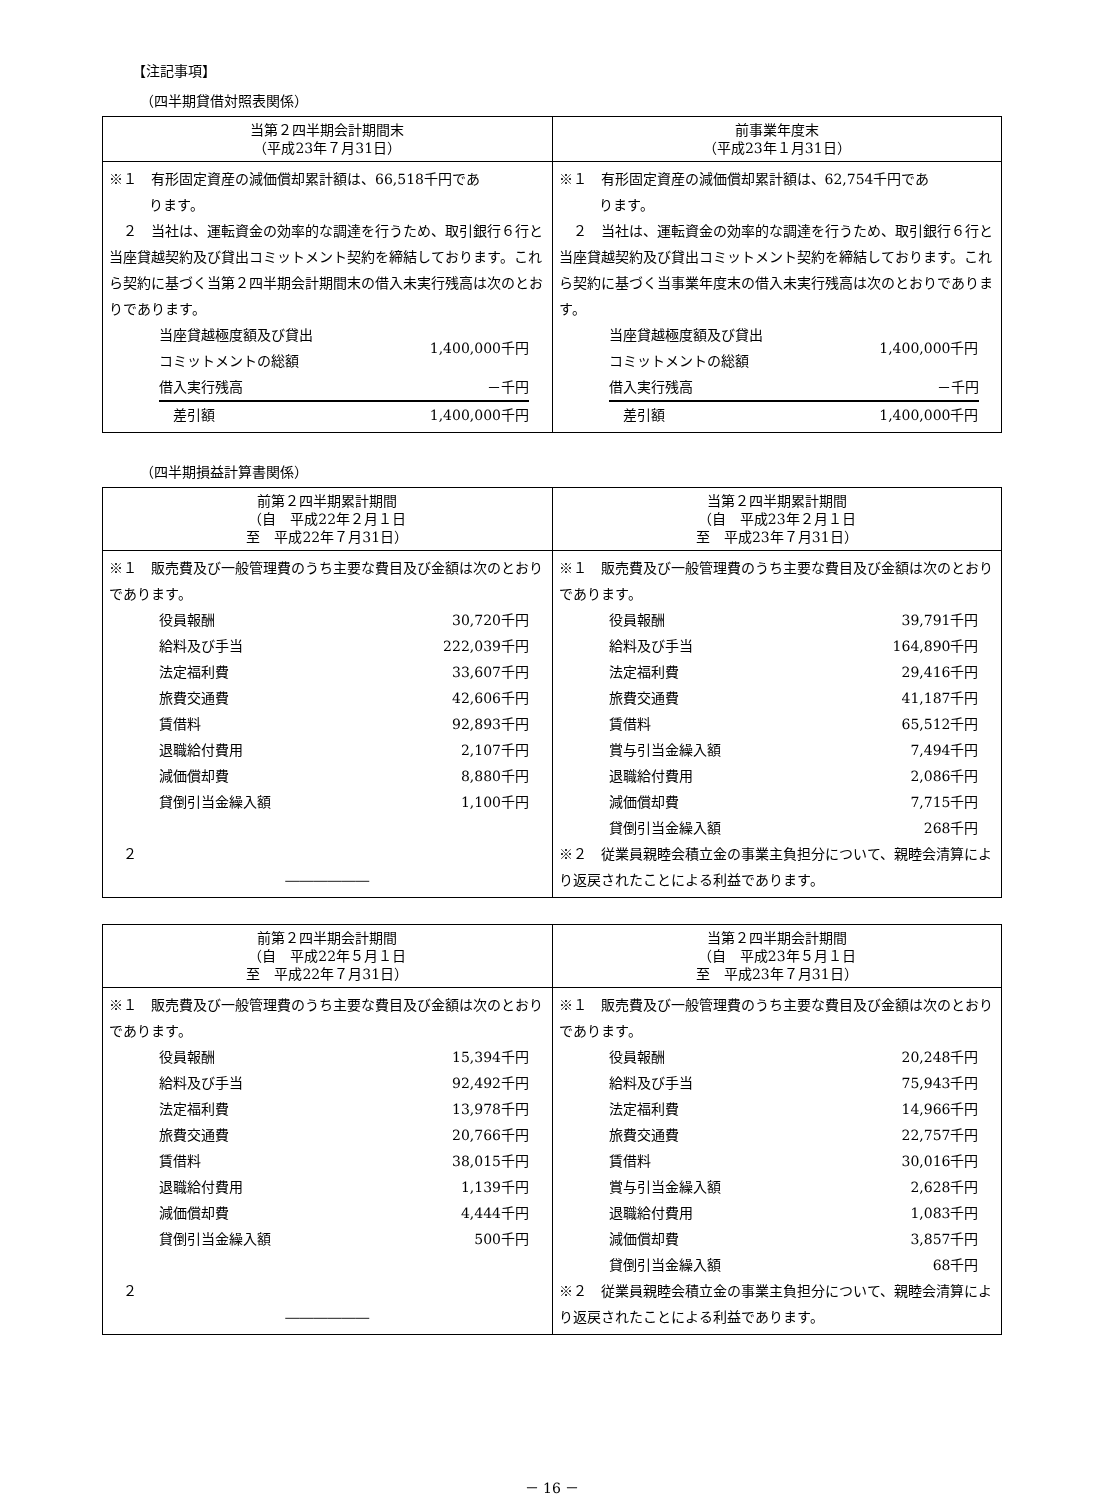【注記事項】
（四半期貸借対照表関係）
| 当第２四半期会計期間末 （平成23年７月31日） | 前事業年度末 （平成23年１月31日） |
| --- | --- |
| ※１ 有形固定資産の減価償却累計額は、66,518千円であ ります。 ２ 当社は、運転資金の効率的な調達を行うため、取引銀行６行と当座貸越契約及び貸出コミットメント契約を締結しております。これら契約に基づく当第２四半期会計期間末の借入未実行残高は次のとおりであります。 / 当座貸越極度額及び貸出 コミットメントの総額 / 1,400,000千円 / / 借入実行残高 / －千円 / / 差引額 / 1,400,000千円 / | ※１ 有形固定資産の減価償却累計額は、62,754千円であ ります。 ２ 当社は、運転資金の効率的な調達を行うため、取引銀行６行と当座貸越契約及び貸出コミットメント契約を締結しております。これら契約に基づく当事業年度末の借入未実行残高は次のとおりであります。 / 当座貸越極度額及び貸出 コミットメントの総額 / 1,400,000千円 / / 借入実行残高 / －千円 / / 差引額 / 1,400,000千円 / |
（四半期損益計算書関係）
| 前第２四半期累計期間 （自 平成22年２月１日 至 平成22年７月31日） | 当第２四半期累計期間 （自 平成23年２月１日 至 平成23年７月31日） |
| --- | --- |
| ※１ 販売費及び一般管理費のうち主要な費目及び金額は次のとおりであります。 / 役員報酬 / 30,720千円 / / 給料及び手当 / 222,039千円 / / 法定福利費 / 33,607千円 / / 旅費交通費 / 42,606千円 / / 賃借料 / 92,893千円 / / 退職給付費用 / 2,107千円 / / 減価償却費 / 8,880千円 / / 貸倒引当金繰入額 / 1,100千円 / ２ ―――――― | ※１ 販売費及び一般管理費のうち主要な費目及び金額は次のとおりであります。 / 役員報酬 / 39,791千円 / / 給料及び手当 / 164,890千円 / / 法定福利費 / 29,416千円 / / 旅費交通費 / 41,187千円 / / 賃借料 / 65,512千円 / / 賞与引当金繰入額 / 7,494千円 / / 退職給付費用 / 2,086千円 / / 減価償却費 / 7,715千円 / / 貸倒引当金繰入額 / 268千円 / ※２ 従業員親睦会積立金の事業主負担分について、親睦会清算により返戻されたことによる利益であります。 |
| 前第２四半期会計期間 （自 平成22年５月１日 至 平成22年７月31日） | 当第２四半期会計期間 （自 平成23年５月１日 至 平成23年７月31日） |
| --- | --- |
| ※１ 販売費及び一般管理費のうち主要な費目及び金額は次のとおりであります。 / 役員報酬 / 15,394千円 / / 給料及び手当 / 92,492千円 / / 法定福利費 / 13,978千円 / / 旅費交通費 / 20,766千円 / / 賃借料 / 38,015千円 / / 退職給付費用 / 1,139千円 / / 減価償却費 / 4,444千円 / / 貸倒引当金繰入額 / 500千円 / ２ ―――――― | ※１ 販売費及び一般管理費のうち主要な費目及び金額は次のとおりであります。 / 役員報酬 / 20,248千円 / / 給料及び手当 / 75,943千円 / / 法定福利費 / 14,966千円 / / 旅費交通費 / 22,757千円 / / 賃借料 / 30,016千円 / / 賞与引当金繰入額 / 2,628千円 / / 退職給付費用 / 1,083千円 / / 減価償却費 / 3,857千円 / / 貸倒引当金繰入額 / 68千円 / ※２ 従業員親睦会積立金の事業主負担分について、親睦会清算により返戻されたことによる利益であります。 |
－ 16 －